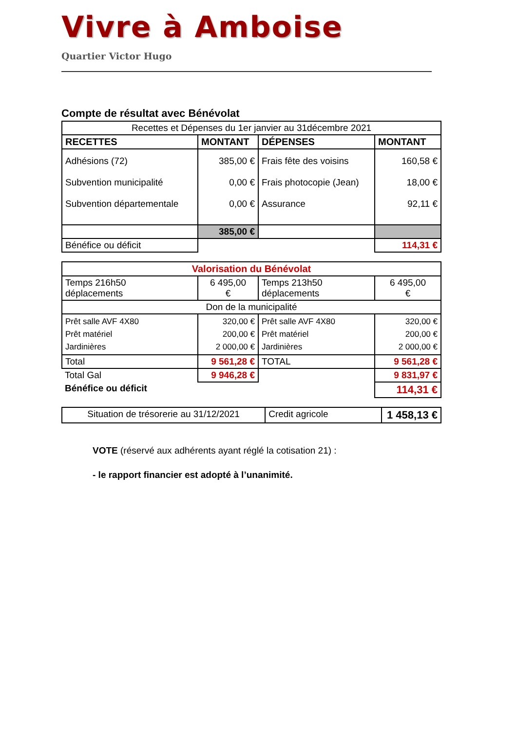Vivre à Amboise
Quartier Victor Hugo
Compte de résultat avec Bénévolat
| Recettes et Dépenses du 1er janvier au 31décembre 2021 | | | |
| RECETTES | MONTANT | DÉPENSES | MONTANT |
| Adhésions (72) Subvention municipalité Subvention départementale | 385,00 € 0,00 € 0,00 € | Frais fête des voisins Frais photocopie (Jean) Assurance | 160,58 € 18,00 € 92,11 € |
| | 385,00 € | | |
| Bénéfice ou déficit | | | 114,31 € |
| Valorisation du Bénévolat | | | |
| Temps 216h50 déplacements | 6 495,00 € | Temps 213h50 déplacements | 6 495,00 € |
| Don de la municipalité | | | |
| Prêt salle AVF 4X80 Prêt matériel Jardinières | 320,00 € 200,00 € 2 000,00 € | Prêt salle AVF 4X80 Prêt matériel Jardinières | 320,00 € 200,00 € 2 000,00 € |
| Total | 9 561,28 € | TOTAL | 9 561,28 € |
| Total Gal | 9 946,28 € | | 9 831,97 € |
| Bénéfice ou déficit | | | 114,31 € |
| Situation de trésorerie au 31/12/2021 | Credit agricole | 1 458,13 € |
VOTE (réservé aux adhérents ayant réglé la cotisation 21) :
- le rapport financier est adopté à l’unanimité.